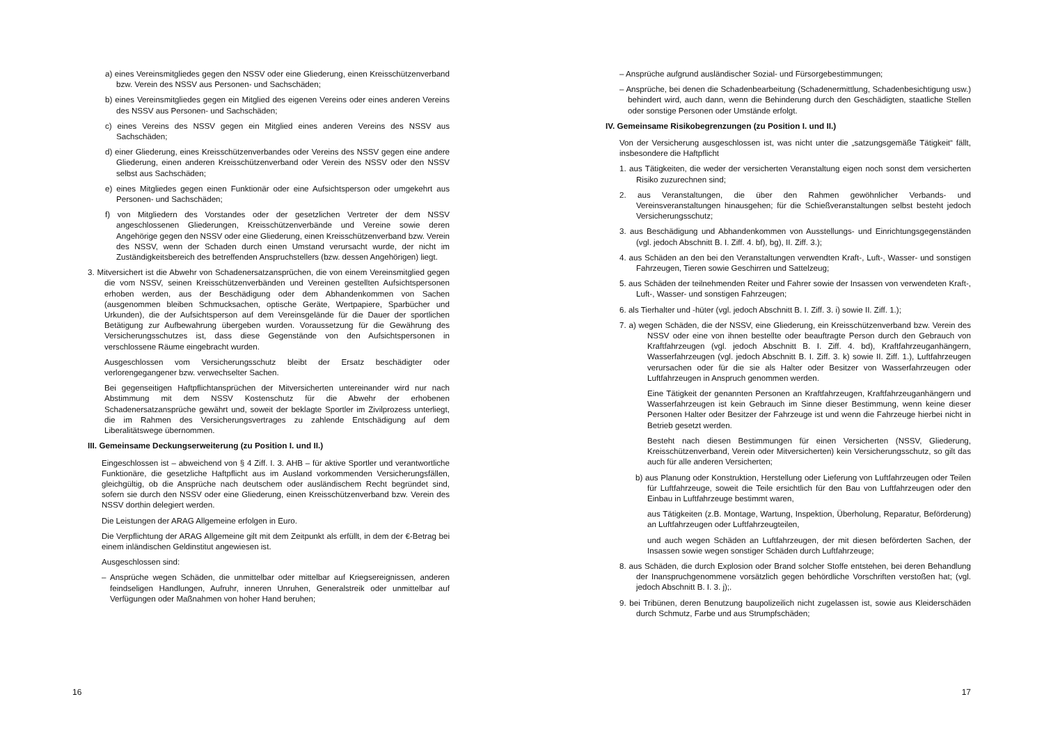a) eines Vereinsmitgliedes gegen den NSSV oder eine Gliederung, einen Kreisschützenverband bzw. Verein des NSSV aus Personen- und Sachschäden;
b) eines Vereinsmitgliedes gegen ein Mitglied des eigenen Vereins oder eines anderen Vereins des NSSV aus Personen- und Sachschäden;
c) eines Vereins des NSSV gegen ein Mitglied eines anderen Vereins des NSSV aus Sachschäden;
d) einer Gliederung, eines Kreisschützenverbandes oder Vereins des NSSV gegen eine andere Gliederung, einen anderen Kreisschützenverband oder Verein des NSSV oder den NSSV selbst aus Sachschäden;
e) eines Mitgliedes gegen einen Funktionär oder eine Aufsichtsperson oder umgekehrt aus Personen- und Sachschäden;
f) von Mitgliedern des Vorstandes oder der gesetzlichen Vertreter der dem NSSV angeschlossenen Gliederungen, Kreisschützenverbände und Vereine sowie deren Angehörige gegen den NSSV oder eine Gliederung, einen Kreisschützenverband bzw. Verein des NSSV, wenn der Schaden durch einen Umstand verursacht wurde, der nicht im Zuständigkeitsbereich des betreffenden Anspruchstellers (bzw. dessen Angehörigen) liegt.
3. Mitversichert ist die Abwehr von Schadenersatzansprüchen, die von einem Vereinsmitglied gegen die vom NSSV, seinen Kreisschützenverbänden und Vereinen gestellten Aufsichtspersonen erhoben werden, aus der Beschädigung oder dem Abhandenkommen von Sachen (ausgenommen bleiben Schmucksachen, optische Geräte, Wertpapiere, Sparbücher und Urkunden), die der Aufsichtsperson auf dem Vereinsgelände für die Dauer der sportlichen Betätigung zur Aufbewahrung übergeben wurden. Voraussetzung für die Gewährung des Versicherungsschutzes ist, dass diese Gegenstände von den Aufsichtspersonen in verschlossene Räume eingebracht wurden.
Ausgeschlossen vom Versicherungsschutz bleibt der Ersatz beschädigter oder verlorengegangener bzw. verwechselter Sachen.
Bei gegenseitigen Haftpflichtansprüchen der Mitversicherten untereinander wird nur nach Abstimmung mit dem NSSV Kostenschutz für die Abwehr der erhobenen Schadenersatzansprüche gewährt und, soweit der beklagte Sportler im Zivilprozess unterliegt, die im Rahmen des Versicherungsvertrages zu zahlende Entschädigung auf dem Liberalitätswege übernommen.
III. Gemeinsame Deckungserweiterung (zu Position I. und II.)
Eingeschlossen ist – abweichend von § 4 Ziff. I. 3. AHB – für aktive Sportler und verantwortliche Funktionäre, die gesetzliche Haftpflicht aus im Ausland vorkommenden Versicherungsfällen, gleichgültig, ob die Ansprüche nach deutschem oder ausländischem Recht begründet sind, sofern sie durch den NSSV oder eine Gliederung, einen Kreisschützenverband bzw. Verein des NSSV dorthin delegiert werden.
Die Leistungen der ARAG Allgemeine erfolgen in Euro.
Die Verpflichtung der ARAG Allgemeine gilt mit dem Zeitpunkt als erfüllt, in dem der €-Betrag bei einem inländischen Geldinstitut angewiesen ist.
Ausgeschlossen sind:
– Ansprüche wegen Schäden, die unmittelbar oder mittelbar auf Kriegsereignissen, anderen feindseligen Handlungen, Aufruhr, inneren Unruhen, Generalstreik oder unmittelbar auf Verfügungen oder Maßnahmen von hoher Hand beruhen;
16
– Ansprüche aufgrund ausländischer Sozial- und Fürsorgebestimmungen;
– Ansprüche, bei denen die Schadenbearbeitung (Schadenermittlung, Schadenbesichtigung usw.) behindert wird, auch dann, wenn die Behinderung durch den Geschädigten, staatliche Stellen oder sonstige Personen oder Umstände erfolgt.
IV. Gemeinsame Risikobegrenzungen (zu Position I. und II.)
Von der Versicherung ausgeschlossen ist, was nicht unter die „satzungsgemäße Tätigkeit“ fällt, insbesondere die Haftpflicht
1. aus Tätigkeiten, die weder der versicherten Veranstaltung eigen noch sonst dem versicherten Risiko zuzurechnen sind;
2. aus Veranstaltungen, die über den Rahmen gewöhnlicher Verbands- und Vereinsveranstaltungen hinausgehen; für die Schießveranstaltungen selbst besteht jedoch Versicherungsschutz;
3. aus Beschädigung und Abhandenkommen von Ausstellungs- und Einrichtungsgegenständen (vgl. jedoch Abschnitt B. I. Ziff. 4. bf), bg), II. Ziff. 3.);
4. aus Schäden an den bei den Veranstaltungen verwendten Kraft-, Luft-, Wasser- und sonstigen Fahrzeugen, Tieren sowie Geschirren und Sattelzeug;
5. aus Schäden der teilnehmenden Reiter und Fahrer sowie der Insassen von verwendeten Kraft-, Luft-, Wasser- und sonstigen Fahrzeugen;
6. als Tierhalter und -hüter (vgl. jedoch Abschnitt B. I. Ziff. 3. i) sowie II. Ziff. 1.);
7. a) wegen Schäden, die der NSSV, eine Gliederung, ein Kreisschützenverband bzw. Verein des NSSV oder eine von ihnen bestellte oder beauftragte Person durch den Gebrauch von Kraftfahrzeugen (vgl. jedoch Abschnitt B. I. Ziff. 4. bd), Kraftfahrzeuganhängern, Wasserfahrzeugen (vgl. jedoch Abschnitt B. I. Ziff. 3. k) sowie II. Ziff. 1.), Luftfahrzeugen verursachen oder für die sie als Halter oder Besitzer von Wasserfahrzeugen oder Luftfahrzeugen in Anspruch genommen werden.
Eine Tätigkeit der genannten Personen an Kraftfahrzeugen, Kraftfahrzeuganhängern und Wasserfahrzeugen ist kein Gebrauch im Sinne dieser Bestimmung, wenn keine dieser Personen Halter oder Besitzer der Fahrzeuge ist und wenn die Fahrzeuge hierbei nicht in Betrieb gesetzt werden.
Besteht nach diesen Bestimmungen für einen Versicherten (NSSV, Gliederung, Kreisschützenverband, Verein oder Mitversicherten) kein Versicherungsschutz, so gilt das auch für alle anderen Versicherten;
b) aus Planung oder Konstruktion, Herstellung oder Lieferung von Luftfahrzeugen oder Teilen für Luftfahrzeuge, soweit die Teile ersichtlich für den Bau von Luftfahrzeugen oder den Einbau in Luftfahrzeuge bestimmt waren,
aus Tätigkeiten (z.B. Montage, Wartung, Inspektion, Überholung, Reparatur, Beförderung) an Luftfahrzeugen oder Luftfahrzeugteilen,
und auch wegen Schäden an Luftfahrzeugen, der mit diesen beförderten Sachen, der Insassen sowie wegen sonstiger Schäden durch Luftfahrzeuge;
8. aus Schäden, die durch Explosion oder Brand solcher Stoffe entstehen, bei deren Behandlung der Inanspruchgenommene vorsätzlich gegen behördliche Vorschriften verstoßen hat; (vgl. jedoch Abschnitt B. I. 3. j);.
9. bei Tribünen, deren Benutzung baupolizeilich nicht zugelassen ist, sowie aus Kleiderschäden durch Schmutz, Farbe und aus Strumpfschäden;
17